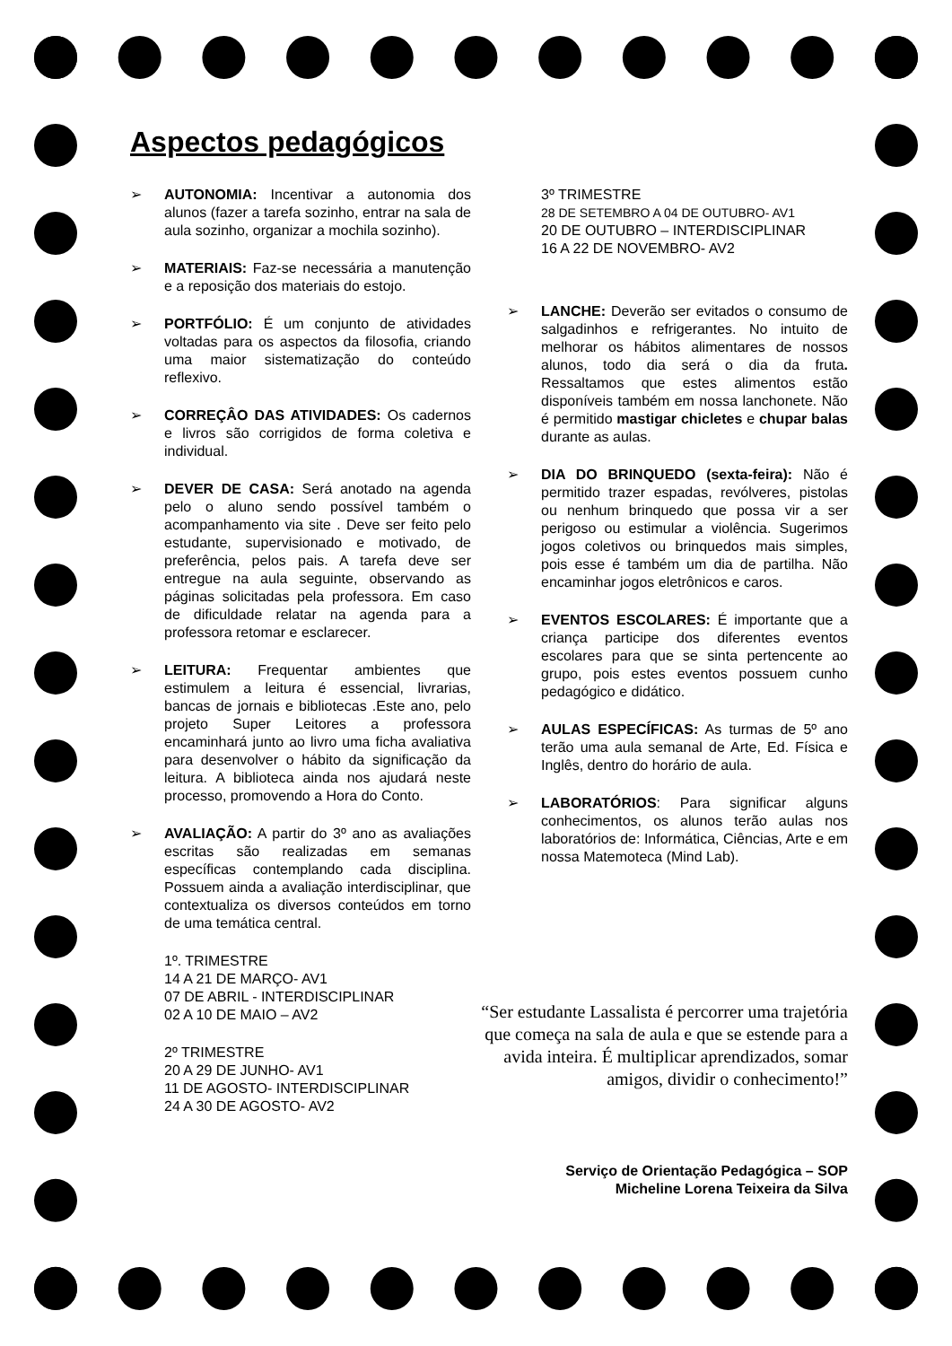Aspectos pedagógicos
➢ AUTONOMIA: Incentivar a autonomia dos alunos (fazer a tarefa sozinho, entrar na sala de aula sozinho, organizar a mochila sozinho).
➢ MATERIAIS: Faz-se necessária a manutenção e a reposição dos materiais do estojo.
➢ PORTFÓLIO: É um conjunto de atividades voltadas para os aspectos da filosofia, criando uma maior sistematização do conteúdo reflexivo.
➢ CORREÇÂO DAS ATIVIDADES: Os cadernos e livros são corrigidos de forma coletiva e individual.
➢ DEVER DE CASA: Será anotado na agenda pelo o aluno sendo possível também o acompanhamento via site . Deve ser feito pelo estudante, supervisionado e motivado, de preferência, pelos pais. A tarefa deve ser entregue na aula seguinte, observando as páginas solicitadas pela professora. Em caso de dificuldade relatar na agenda para a professora retomar e esclarecer.
➢ LEITURA: Frequentar ambientes que estimulem a leitura é essencial, livrarias, bancas de jornais e bibliotecas .Este ano, pelo projeto Super Leitores a professora encaminhará junto ao livro uma ficha avaliativa para desenvolver o hábito da significação da leitura. A biblioteca ainda nos ajudará neste processo, promovendo a Hora do Conto.
➢ AVALIAÇÃO: A partir do 3º ano as avaliações escritas são realizadas em semanas específicas contemplando cada disciplina. Possuem ainda a avaliação interdisciplinar, que contextualiza os diversos conteúdos em torno de uma temática central.
1º. TRIMESTRE
14 A 21 DE MARÇO- AV1
07 DE ABRIL - INTERDISCIPLINAR
02 A 10 DE MAIO – AV2
2º TRIMESTRE
20 A 29 DE JUNHO- AV1
11 DE AGOSTO- INTERDISCIPLINAR
24 A 30 DE AGOSTO- AV2
3º TRIMESTRE
28 DE SETEMBRO A 04 DE OUTUBRO- AV1
20 DE OUTUBRO – INTERDISCIPLINAR
16 A 22 DE NOVEMBRO- AV2
➢ LANCHE: Deverão ser evitados o consumo de salgadinhos e refrigerantes. No intuito de melhorar os hábitos alimentares de nossos alunos, todo dia será o dia da fruta. Ressaltamos que estes alimentos estão disponíveis também em nossa lanchonete. Não é permitido mastigar chicletes e chupar balas durante as aulas.
➢ DIA DO BRINQUEDO (sexta-feira): Não é permitido trazer espadas, revólveres, pistolas ou nenhum brinquedo que possa vir a ser perigoso ou estimular a violência. Sugerimos jogos coletivos ou brinquedos mais simples, pois esse é também um dia de partilha. Não encaminhar jogos eletrônicos e caros.
➢ EVENTOS ESCOLARES: É importante que a criança participe dos diferentes eventos escolares para que se sinta pertencente ao grupo, pois estes eventos possuem cunho pedagógico e didático.
➢ AULAS ESPECÍFICAS: As turmas de 5º ano terão uma aula semanal de Arte, Ed. Física e Inglês, dentro do horário de aula.
➢ LABORATÓRIOS: Para significar alguns conhecimentos, os alunos terão aulas nos laboratórios de: Informática, Ciências, Arte e em nossa Matemoteca (Mind Lab).
“Ser estudante Lassalista é percorrer uma trajetória que começa na sala de aula e que se estende para a avida inteira. É multiplicar aprendizados, somar amigos, dividir o conhecimento!”
Serviço de Orientação Pedagógica – SOP
Micheline Lorena Teixeira da Silva